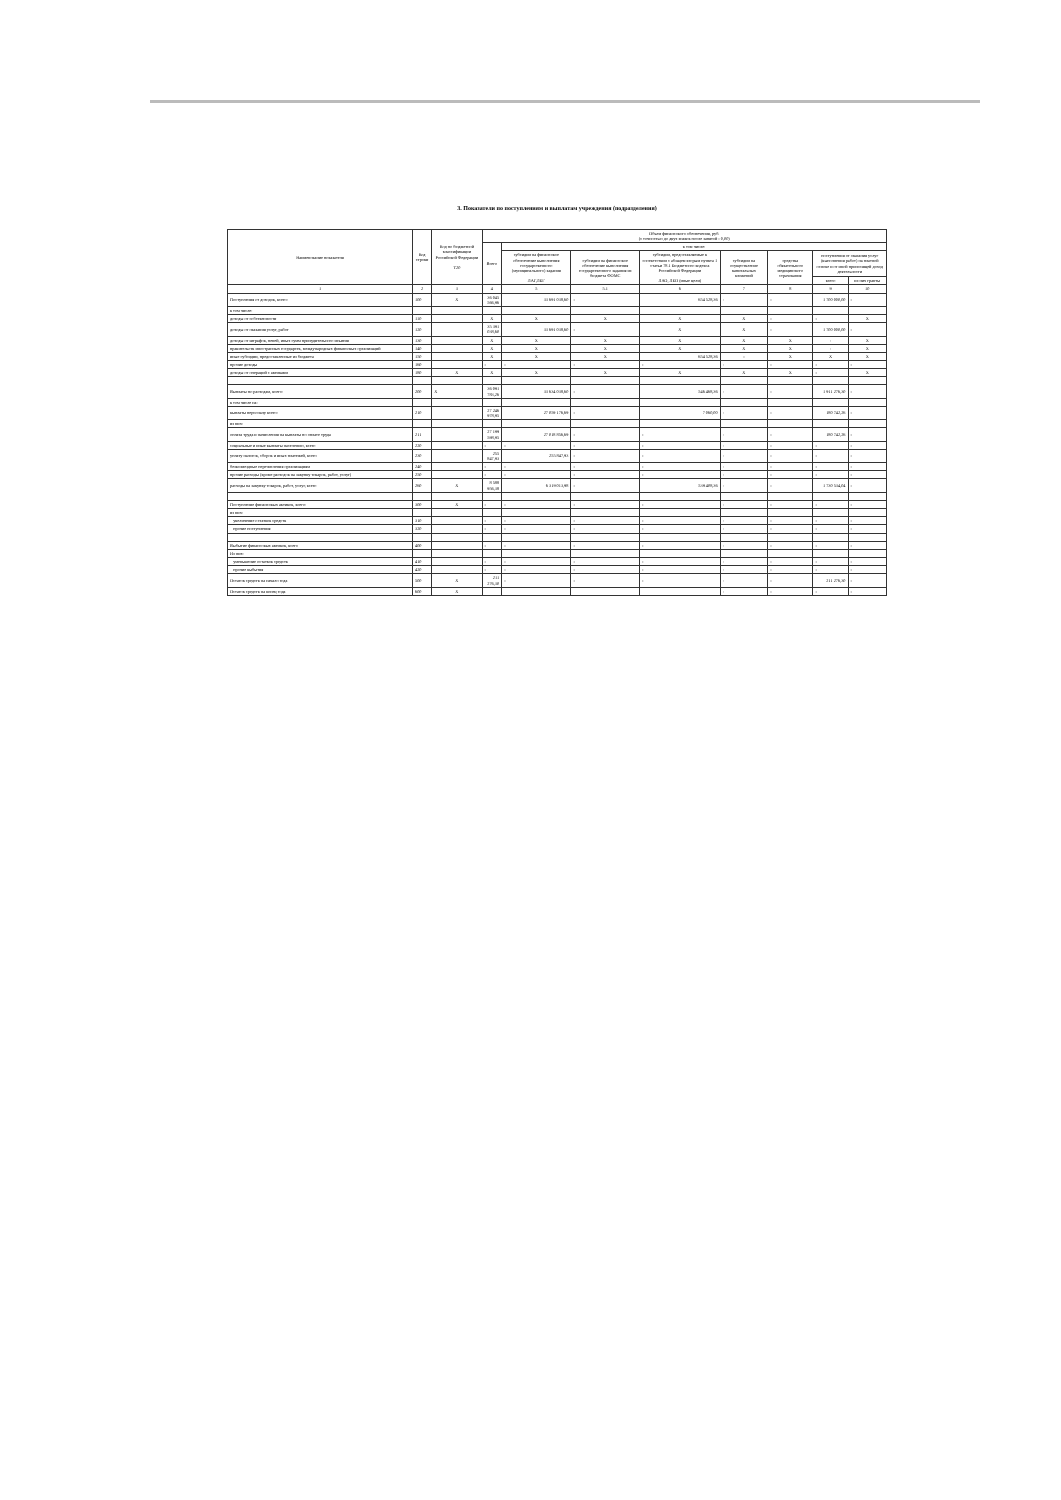3. Показатели по поступлениям и выплатам учреждения (подразделения)
| Наименование показателя | Код строки | Код по бюджетной классификации Российской Федерации Т20 | Объем финансового обеспечения, руб. (с точностью до двух знаков после запятой - 0,00) | | | | | | | |
| --- | --- | --- | --- | --- | --- | --- | --- | --- | --- | --- |
| | | | Всего | в том числе: | | | | | | |
| | | | | субсидии на финансовое обеспечение выполнения государственного (муниципального) задания ЛАГ,ЛБГ | субсидии на финансовое обеспечение выполнения государственного задания из бюджета ФОМС | субсидии, предоставляемые в соответствии с абзацем вторым пункта 1 статьи 78.1 Бюджетного кодекса Российской Федерации ЛАО, ЛБО (иные цели) | субсидии на осуществление капитальных вложений | средства обязательного медицинского страхования | поступления от оказания услуг (выполнения работ) на платной основе и от иной приносящей доход деятельности | |
| | | | | | | | | | всего | из них гранты |
| 1 | 2 | 3 | 4 | 5 | 5.1 | 6 | 7 | 8 | 9 | 10 |
| Поступления от доходов, всего: | 100 | X | 36 045 566,96 | 33 691 038,60 | - | 654 528,36 | - | - | 1 700 000,00 | - |
| в том числе: | | | | | | | | | | |
| доходы от собственности | 110 | | X | X | X | X | X | - | - | X |
| доходы от оказания услуг, работ | 120 | | 35 391 038,60 | 33 691 038,60 | - | X | X | - | 1 700 000,00 | - |
| доходы от штрафов, пеней, иных сумм принудительного изъятия | 130 | | X | X | X | X | X | X | - | X |
| правительств иностранных государств, международных финансовых организаций | 140 | | X | X | X | X | X | X | - | X |
| иные субсидии, предоставленные из бюджета | 150 | | X | X | X | 654 528,36 | - | X | X | X |
| прочие доходы | 160 | | - | - | - | - | - | - | - | - |
| доходы от операций с активами | 180 | X | X | X | X | X | X | X | - | X |
| Выплаты по расходам, всего: | 200 | X | 36 091 783,26 | 33 634 038,60 | - | 546 468,36 | - | - | 1 911 276,30 | - |
| в том числе на: | | | | | | | | | | |
| выплаты персоналу всего: | 210 | | 27 246 978,95 | 27 059 176,69 | - | 7 060,00 | - | - | 180 742,26 | - |
| из них: | | | | | | | | | | |
| оплата труда и начисления на выплаты по оплате труда | 211 | | 27 199 598,95 | 27 018 856,69 | - | - | - | - | 180 742,26 | - |
| социальные и иные выплаты населению, всего | 220 | | - | - | - | - | - | - | - | - |
| уплату налогов, сборов и иных платежей, всего | 230 | | 255 847,93 | 255 847,93 | - | - | - | - | - | - |
| безвозмездные перечисления организациям | 240 | | - | - | - | - | - | - | - | - |
| прочие расходы (кроме расходов на закупку товаров, работ, услуг) | 250 | | - | - | - | - | - | - | - | - |
| расходы на закупку товаров, работ, услуг, всего | 260 | X | 8 588 956,38 | 6 319 013,98 | - | 539 408,36 | - | - | 1 730 534,04 | - |
| Поступление финансовых активов, всего: | 300 | X | - | - | - | - | - | - | - | - |
| из них: | | | | | | | | | | |
| увеличение остатков средств | 310 | | - | - | - | - | - | - | - | - |
| прочие поступления | 320 | | - | - | - | - | - | - | - | - |
| Выбытие финансовых активов, всего | 400 | | - | - | - | - | - | - | - | - |
| Из них: | | | | | | | | | | |
| уменьшение остатков средств | 410 | | - | - | - | - | - | - | - | - |
| прочие выбытия | 420 | | - | - | - | - | - | - | - | - |
| Остаток средств на начало года | 500 | X | 211 276,30 | - | - | - | - | - | 211 276,30 | - |
| Остаток средств на конец года | 600 | X | | | | | - | - | - | - |